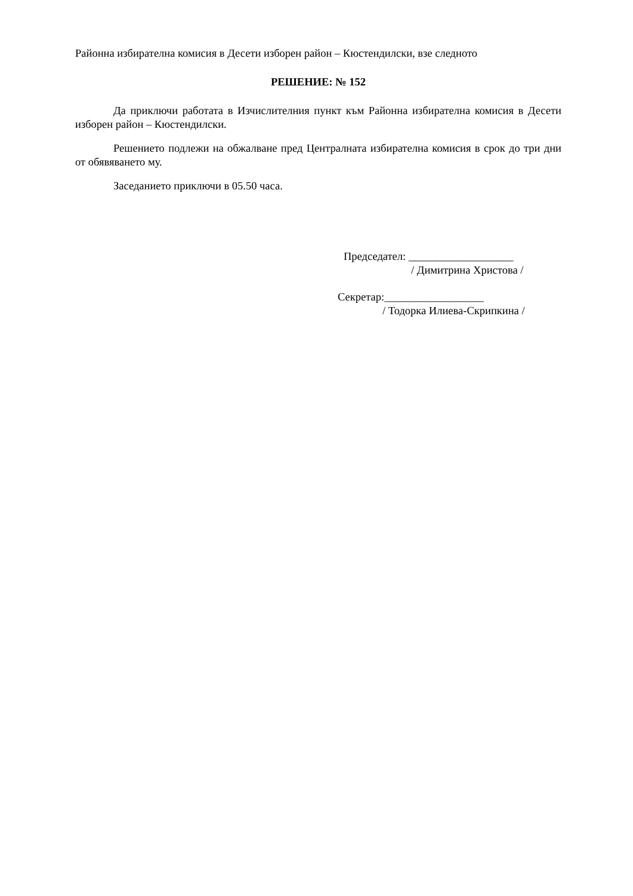Районна избирателна комисия в Десети изборен район – Кюстендилски, взе следното
РЕШЕНИЕ: № 152
Да приключи работата в Изчислителния пункт към Районна избирателна комисия в Десети изборен район – Кюстендилски.
Решението подлежи на обжалване пред Централната избирателна комисия в срок до три дни от обявяването му.
Заседанието приключи в 05.50 часа.
Председател: ___________________
/ Димитрина Христова /
Секретар:__________________
/ Тодорка Илиева-Скрипкина /